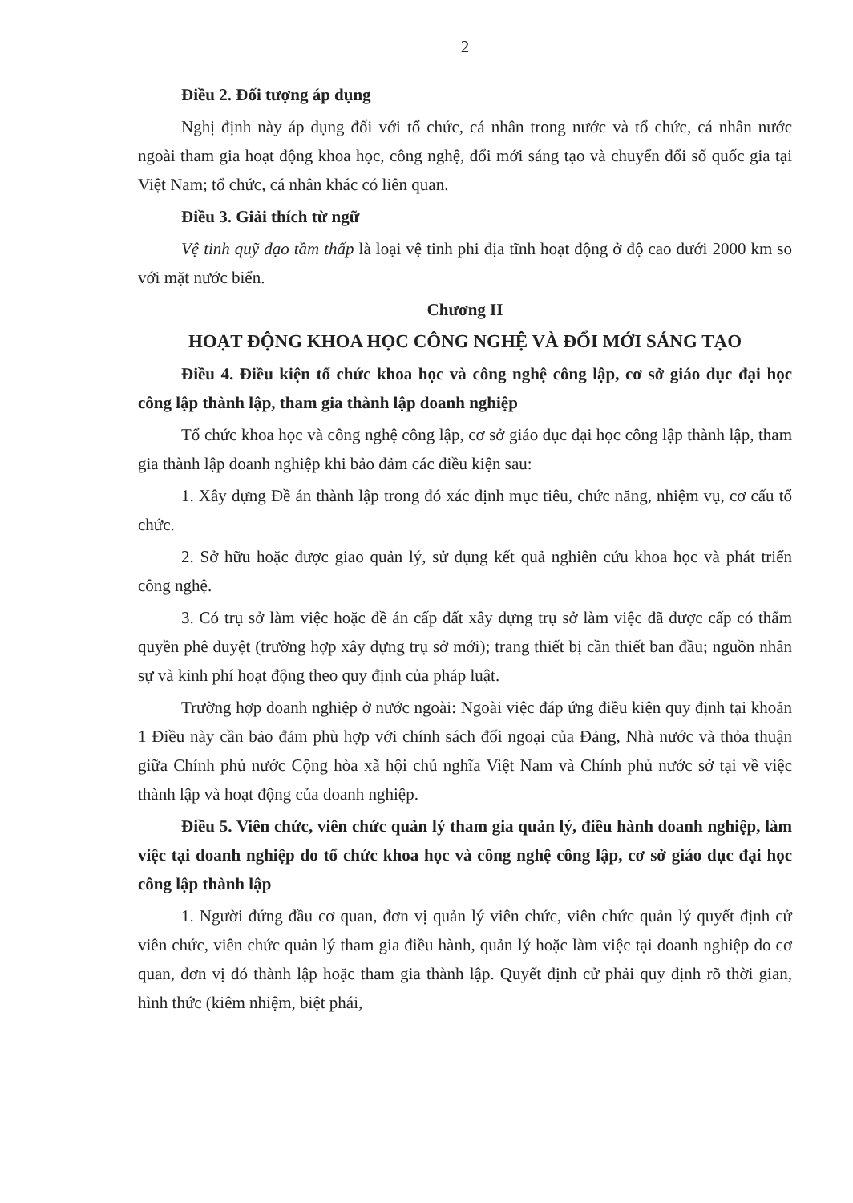2
Điều 2. Đối tượng áp dụng
Nghị định này áp dụng đối với tổ chức, cá nhân trong nước và tổ chức, cá nhân nước ngoài tham gia hoạt động khoa học, công nghệ, đổi mới sáng tạo và chuyển đổi số quốc gia tại Việt Nam; tổ chức, cá nhân khác có liên quan.
Điều 3. Giải thích từ ngữ
Vệ tinh quỹ đạo tầm thấp là loại vệ tinh phi địa tĩnh hoạt động ở độ cao dưới 2000 km so với mặt nước biển.
Chương II
HOẠT ĐỘNG KHOA HỌC CÔNG NGHỆ VÀ ĐỔI MỚI SÁNG TẠO
Điều 4. Điều kiện tổ chức khoa học và công nghệ công lập, cơ sở giáo dục đại học công lập thành lập, tham gia thành lập doanh nghiệp
Tổ chức khoa học và công nghệ công lập, cơ sở giáo dục đại học công lập thành lập, tham gia thành lập doanh nghiệp khi bảo đảm các điều kiện sau:
1. Xây dựng Đề án thành lập trong đó xác định mục tiêu, chức năng, nhiệm vụ, cơ cấu tổ chức.
2. Sở hữu hoặc được giao quản lý, sử dụng kết quả nghiên cứu khoa học và phát triển công nghệ.
3. Có trụ sở làm việc hoặc đề án cấp đất xây dựng trụ sở làm việc đã được cấp có thẩm quyền phê duyệt (trường hợp xây dựng trụ sở mới); trang thiết bị cần thiết ban đầu; nguồn nhân sự và kinh phí hoạt động theo quy định của pháp luật.
Trường hợp doanh nghiệp ở nước ngoài: Ngoài việc đáp ứng điều kiện quy định tại khoản 1 Điều này cần bảo đảm phù hợp với chính sách đối ngoại của Đảng, Nhà nước và thỏa thuận giữa Chính phủ nước Cộng hòa xã hội chủ nghĩa Việt Nam và Chính phủ nước sở tại về việc thành lập và hoạt động của doanh nghiệp.
Điều 5. Viên chức, viên chức quản lý tham gia quản lý, điều hành doanh nghiệp, làm việc tại doanh nghiệp do tổ chức khoa học và công nghệ công lập, cơ sở giáo dục đại học công lập thành lập
1. Người đứng đầu cơ quan, đơn vị quản lý viên chức, viên chức quản lý quyết định cử viên chức, viên chức quản lý tham gia điều hành, quản lý hoặc làm việc tại doanh nghiệp do cơ quan, đơn vị đó thành lập hoặc tham gia thành lập. Quyết định cử phải quy định rõ thời gian, hình thức (kiêm nhiệm, biệt phái,